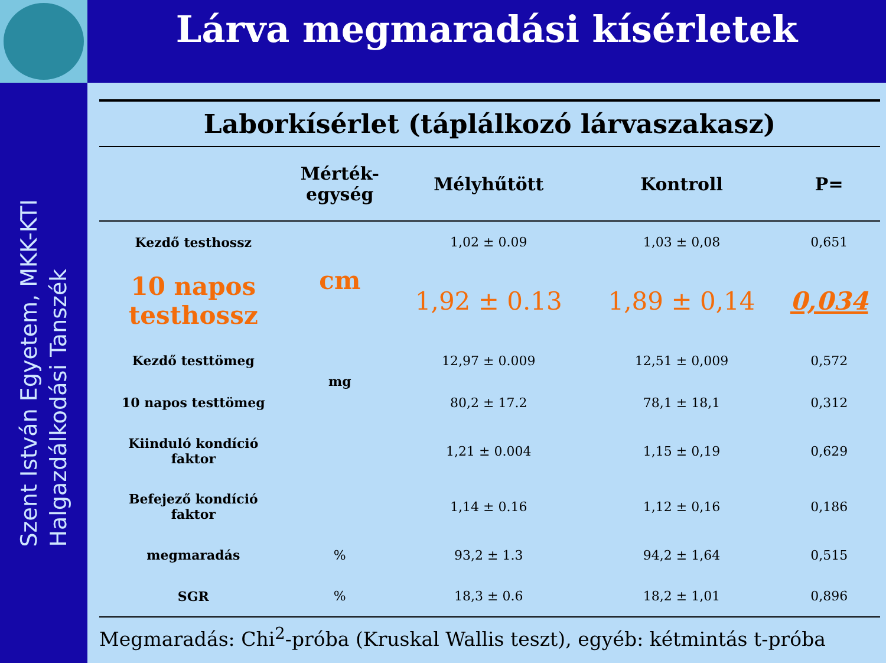Lárva megmaradási kísérletek
Szent István Egyetem, MKK-KTI
Halgazdálkodási Tanszék
Laborkísérlet (táplálkozó lárvaszakasz)
| | Mérték- egység | Mélyhűtött | Kontroll | P= |
| --- | --- | --- | --- | --- |
| Kezdő testhossz | cm | 1,02 ± 0.09 | 1,03 ± 0,08 | 0,651 |
| 10 napos testhossz | | 1,92 ± 0.13 | 1,89 ± 0,14 | 0,034 |
| Kezdő testtömeg | mg | 12,97 ± 0.009 | 12,51 ± 0,009 | 0,572 |
| 10 napos testtömeg | | 80,2 ± 17.2 | 78,1 ± 18,1 | 0,312 |
| Kiinduló kondíció faktor | | 1,21 ± 0.004 | 1,15 ± 0,19 | 0,629 |
| Befejező kondíció faktor | | 1,14 ± 0.16 | 1,12 ± 0,16 | 0,186 |
| megmaradás | % | 93,2 ± 1.3 | 94,2 ± 1,64 | 0,515 |
| SGR | % | 18,3 ± 0.6 | 18,2 ± 1,01 | 0,896 |
Megmaradás: Chi<sup>2</sup>-próba (Kruskal Wallis teszt), egyéb: kétmintás t-próba